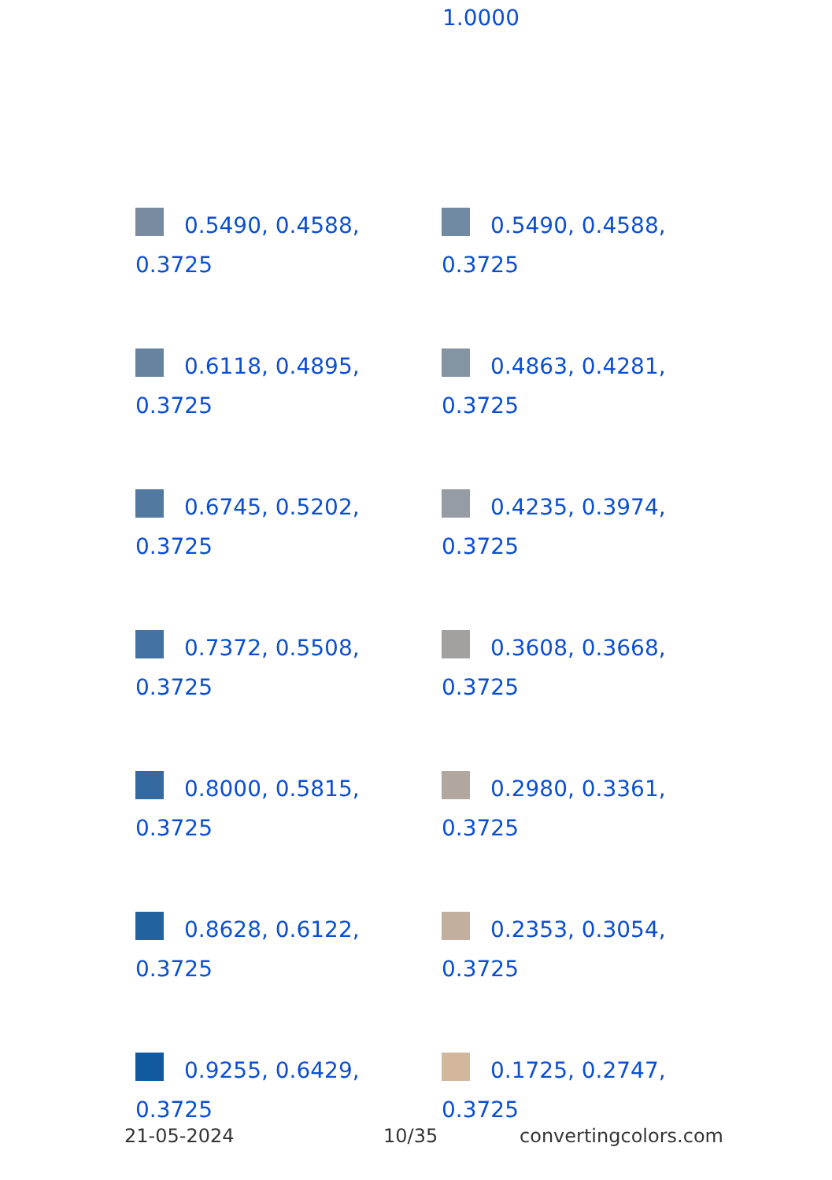1.0000
0.5490, 0.4588, 0.3725
0.5490, 0.4588, 0.3725
0.6118, 0.4895, 0.3725
0.4863, 0.4281, 0.3725
0.6745, 0.5202, 0.3725
0.4235, 0.3974, 0.3725
0.7372, 0.5508, 0.3725
0.3608, 0.3668, 0.3725
0.8000, 0.5815, 0.3725
0.2980, 0.3361, 0.3725
0.8628, 0.6122, 0.3725
0.2353, 0.3054, 0.3725
0.9255, 0.6429, 0.3725
0.1725, 0.2747, 0.3725
21-05-2024 10/35 convertingcolors.com